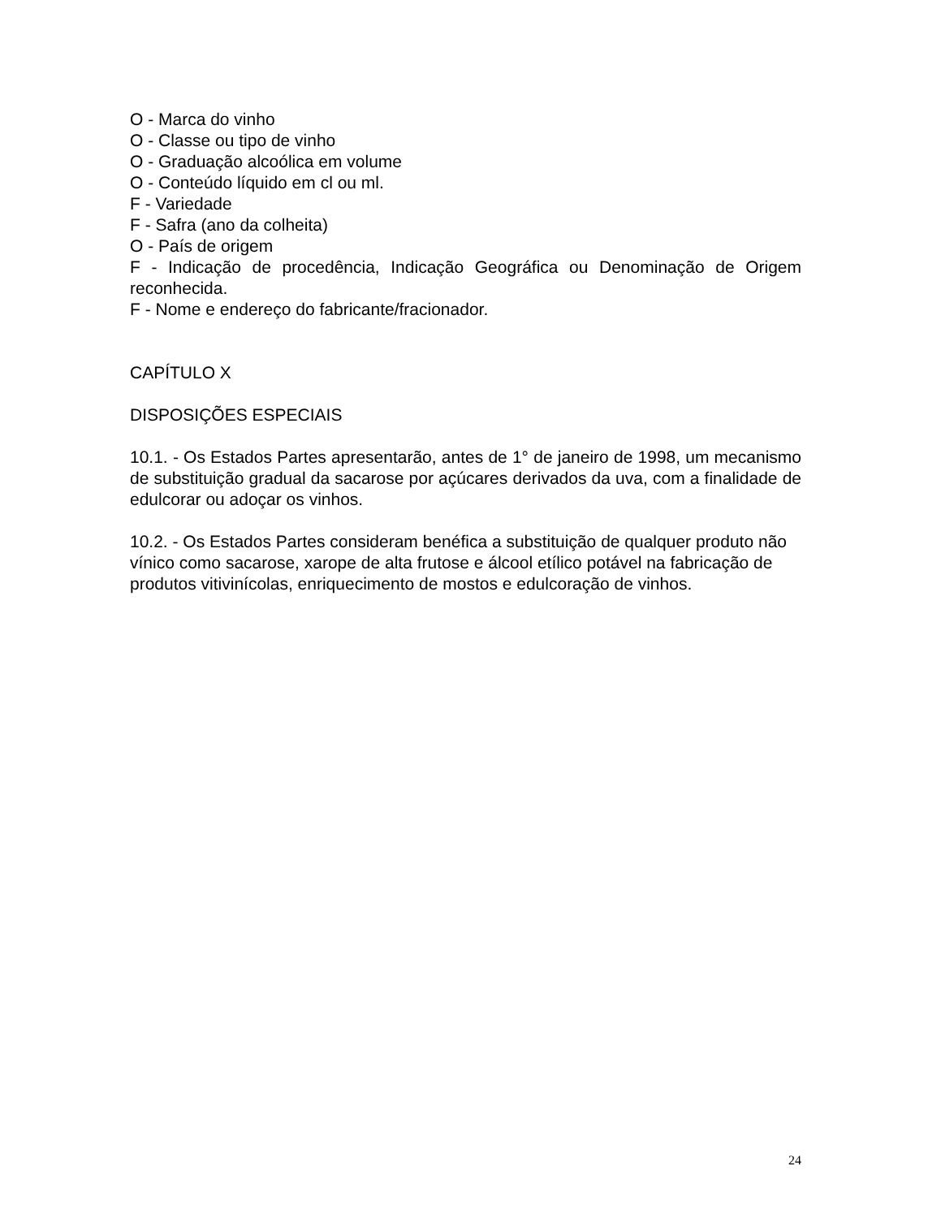O - Marca do vinho
O - Classe ou tipo de vinho
O - Graduação alcoólica em volume
O - Conteúdo líquido em cl ou ml.
F - Variedade
F - Safra (ano da colheita)
O - País de origem
F - Indicação de procedência, Indicação Geográfica ou Denominação de Origem reconhecida.
F - Nome e endereço do fabricante/fracionador.
CAPÍTULO X
DISPOSIÇÕES ESPECIAIS
10.1. - Os Estados Partes apresentarão, antes de 1° de janeiro de 1998, um mecanismo de substituição gradual da sacarose por açúcares derivados da uva, com a finalidade de edulcorar ou adoçar os vinhos.
10.2. - Os Estados Partes consideram benéfica a substituição de qualquer produto não vínico como sacarose, xarope de alta frutose e álcool etílico potável na fabricação de produtos vitivinícolas, enriquecimento de mostos e edulcoração de vinhos.
24